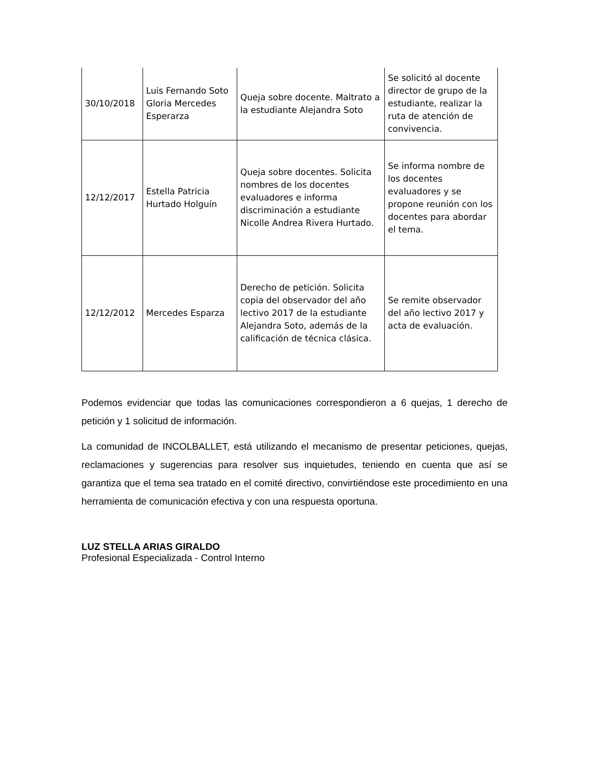| 30/10/2018 | Luis Fernando Soto Gloria Mercedes Esperarza | Queja sobre docente. Maltrato a la estudiante Alejandra Soto | Se solicitó al docente director de grupo de la estudiante, realizar la ruta de atención de convivencia. |
| 12/12/2017 | Estella Patricia Hurtado Holguín | Queja sobre docentes. Solicita nombres de los docentes evaluadores e informa discriminación a estudiante Nicolle Andrea Rivera Hurtado. | Se informa nombre de los docentes evaluadores y se propone reunión con los docentes para abordar el tema. |
| 12/12/2012 | Mercedes Esparza | Derecho de petición. Solicita copia del observador del año lectivo 2017 de la estudiante Alejandra Soto, además de la calificación de técnica clásica. | Se remite observador del año lectivo 2017 y acta de evaluación. |
Podemos evidenciar que todas las comunicaciones correspondieron a 6 quejas, 1 derecho de petición y 1 solicitud de información.
La comunidad de INCOLBALLET, está utilizando el mecanismo de presentar peticiones, quejas, reclamaciones y sugerencias para resolver sus inquietudes, teniendo en cuenta que así se garantiza que el tema sea tratado en el comité directivo, convirtiéndose este procedimiento en una herramienta de comunicación efectiva y con una respuesta oportuna.
LUZ STELLA ARIAS GIRALDO
Profesional Especializada - Control Interno